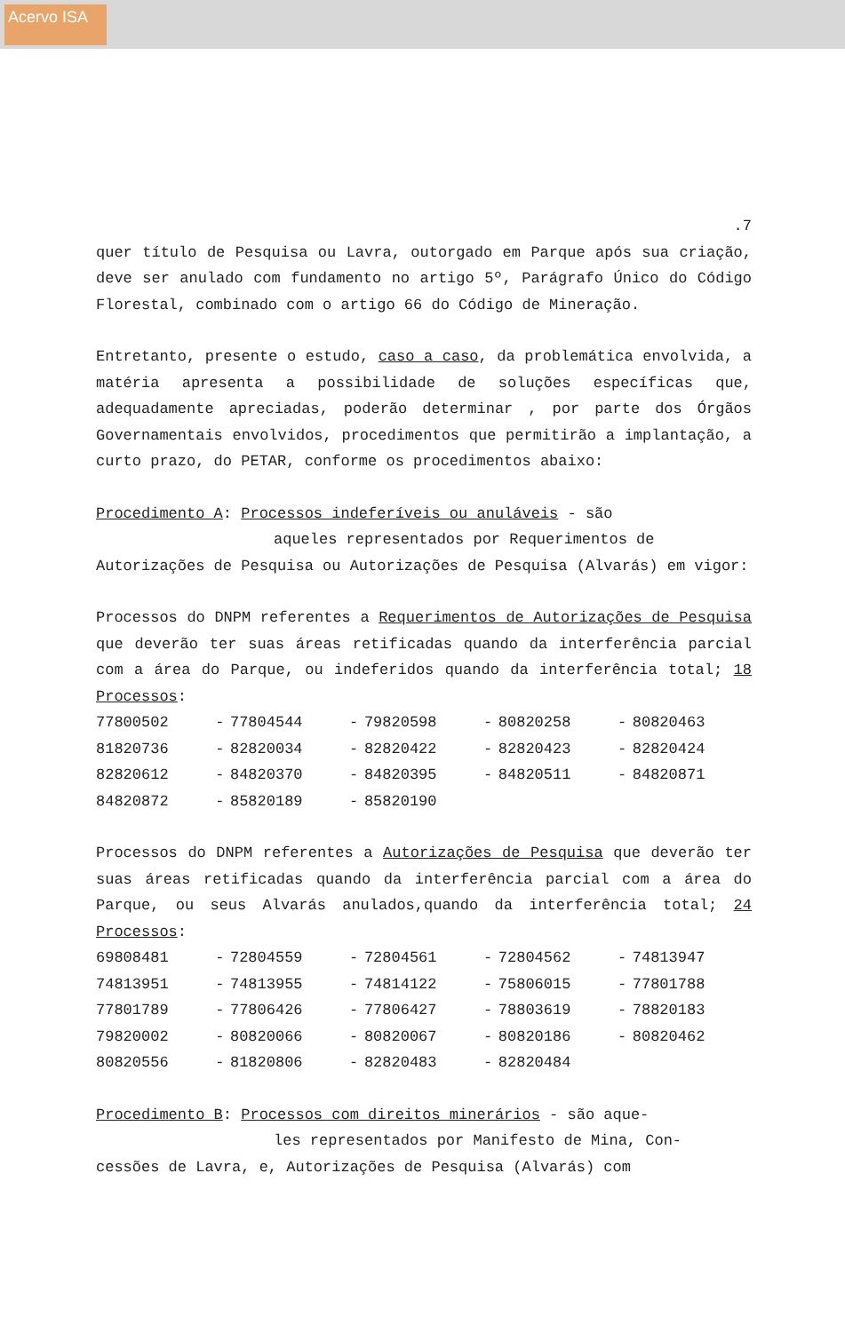Acervo ISA
.7
quer título de Pesquisa ou Lavra, outorgado em Parque após sua criação, deve ser anulado com fundamento no artigo 5º, Parágrafo Único do Código Florestal, combinado com o artigo 66 do Código de Mineração.
Entretanto, presente o estudo, caso a caso, da problemática envolvida, a matéria apresenta a possibilidade de soluções específicas que, adequadamente apreciadas, poderão determinar , por parte dos Órgãos Governamentais envolvidos, procedimentos que permitirão a implantação, a curto prazo, do PETAR, conforme os procedimentos abaixo:
Procedimento A: Processos indeferíveis ou anuláveis - são
aqueles representados por Requerimentos de
Autorizações de Pesquisa ou Autorizações de Pesquisa (Alvarás) em vigor:
Processos do DNPM referentes a Requerimentos de Autorizações de Pesquisa que deverão ter suas áreas retificadas quando da interferência parcial com a área do Parque, ou indeferidos quando da interferência total; 18 Processos:
| 77800502 | - | 77804544 | - | 79820598 | - | 80820258 | - | 80820463 |
| 81820736 | - | 82820034 | - | 82820422 | - | 82820423 | - | 82820424 |
| 82820612 | - | 84820370 | - | 84820395 | - | 84820511 | - | 84820871 |
| 84820872 | - | 85820189 | - | 85820190 | | | | |
Processos do DNPM referentes a Autorizações de Pesquisa que deverão ter suas áreas retificadas quando da interferência parcial com a área do Parque, ou seus Alvarás anulados,quando da interferência total; 24 Processos:
| 69808481 | - | 72804559 | - | 72804561 | - | 72804562 | - | 74813947 |
| 74813951 | - | 74813955 | - | 74814122 | - | 75806015 | - | 77801788 |
| 77801789 | - | 77806426 | - | 77806427 | - | 78803619 | - | 78820183 |
| 79820002 | - | 80820066 | - | 80820067 | - | 80820186 | - | 80820462 |
| 80820556 | - | 81820806 | - | 82820483 | - | 82820484 | | |
Procedimento B: Processos com direitos minerários - são aque-
les representados por Manifesto de Mina, Con-
cessões de Lavra, e, Autorizações de Pesquisa (Alvarás) com